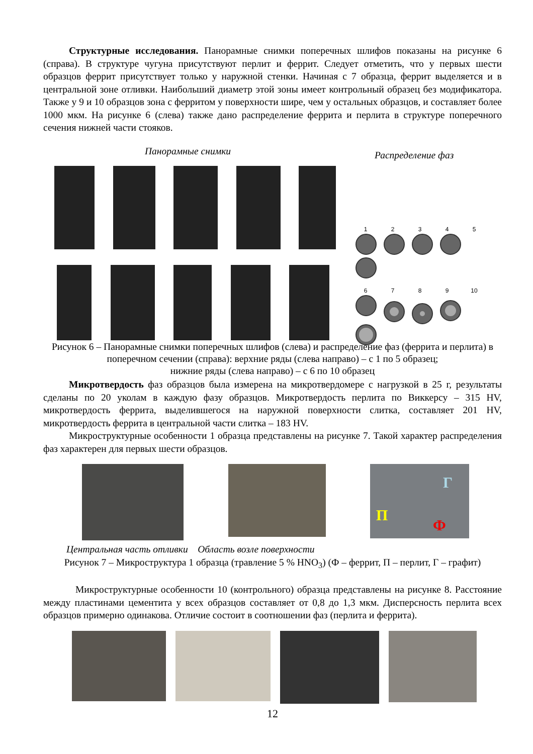Структурные исследования. Панорамные снимки поперечных шлифов показаны на рисунке 6 (справа). В структуре чугуна присутствуют перлит и феррит. Следует отметить, что у первых шести образцов феррит присутствует только у наружной стенки. Начиная с 7 образца, феррит выделяется и в центральной зоне отливки. Наибольший диаметр этой зоны имеет контрольный образец без модификатора. Также у 9 и 10 образцов зона с ферритом у поверхности шире, чем у остальных образцов, и составляет более 1000 мкм. На рисунке 6 (слева) также дано распределение феррита и перлита в структуре поперечного сечения нижней части стояков.
Панорамные снимки Распределение фаз
12345
6789 10
Рисунок 6 – Панорамные снимки поперечных шлифов (слева) и распределение фаз (феррита и перлита) в поперечном сечении (справа): верхние ряды (слева направо) – с 1 по 5 образец;
нижние ряды (слева направо) – с 6 по 10 образец
Микротвердость фаз образцов была измерена на микротвердомере с нагрузкой в 25 г, результаты сделаны по 20 уколам в каждую фазу образцов. Микротвердость перлита по Виккерсу – 315 HV, микротвердость феррита, выделившегося на наружной поверхности слитка, составляет 201 HV, микротвердость феррита в центральной части слитка – 183 HV.
Микроструктурные особенности 1 образца представлены на рисунке 7. Такой характер распределения фаз характерен для первых шести образцов.
Г П Ф
Центральная часть отливки Область возле поверхности
Рисунок 7 – Микроструктура 1 образца (травление 5 % HNO<sub>3</sub>) (Ф – феррит, П – перлит, Г – графит)
Микроструктурные особенности 10 (контрольного) образца представлены на рисунке 8. Расстояние между пластинами цементита у всех образцов составляет от 0,8 до 1,3 мкм. Дисперсность перлита всех образцов примерно одинакова. Отличие состоит в соотношении фаз (перлита и феррита).
12